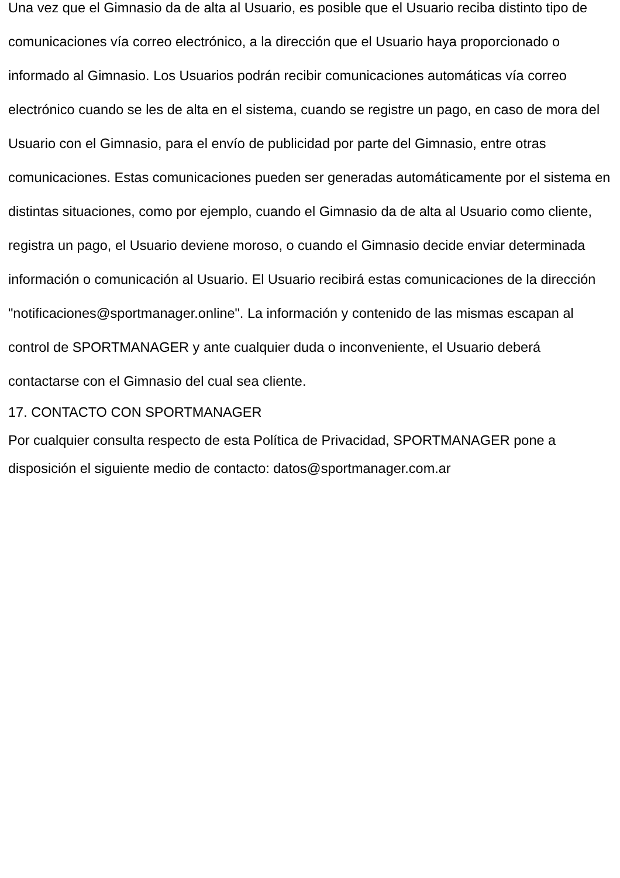Una vez que el Gimnasio da de alta al Usuario, es posible que el Usuario reciba distinto tipo de comunicaciones vía correo electrónico, a la dirección que el Usuario haya proporcionado o informado al Gimnasio. Los Usuarios podrán recibir comunicaciones automáticas vía correo electrónico cuando se les de alta en el sistema, cuando se registre un pago, en caso de mora del Usuario con el Gimnasio, para el envío de publicidad por parte del Gimnasio, entre otras comunicaciones. Estas comunicaciones pueden ser generadas automáticamente por el sistema en distintas situaciones, como por ejemplo, cuando el Gimnasio da de alta al Usuario como cliente, registra un pago, el Usuario deviene moroso, o cuando el Gimnasio decide enviar determinada información o comunicación al Usuario. El Usuario recibirá estas comunicaciones de la dirección "notificaciones@sportmanager.online". La información y contenido de las mismas escapan al control de SPORTMANAGER y ante cualquier duda o inconveniente, el Usuario deberá contactarse con el Gimnasio del cual sea cliente.
17. CONTACTO CON SPORTMANAGER
Por cualquier consulta respecto de esta Política de Privacidad, SPORTMANAGER pone a disposición el siguiente medio de contacto: datos@sportmanager.com.ar